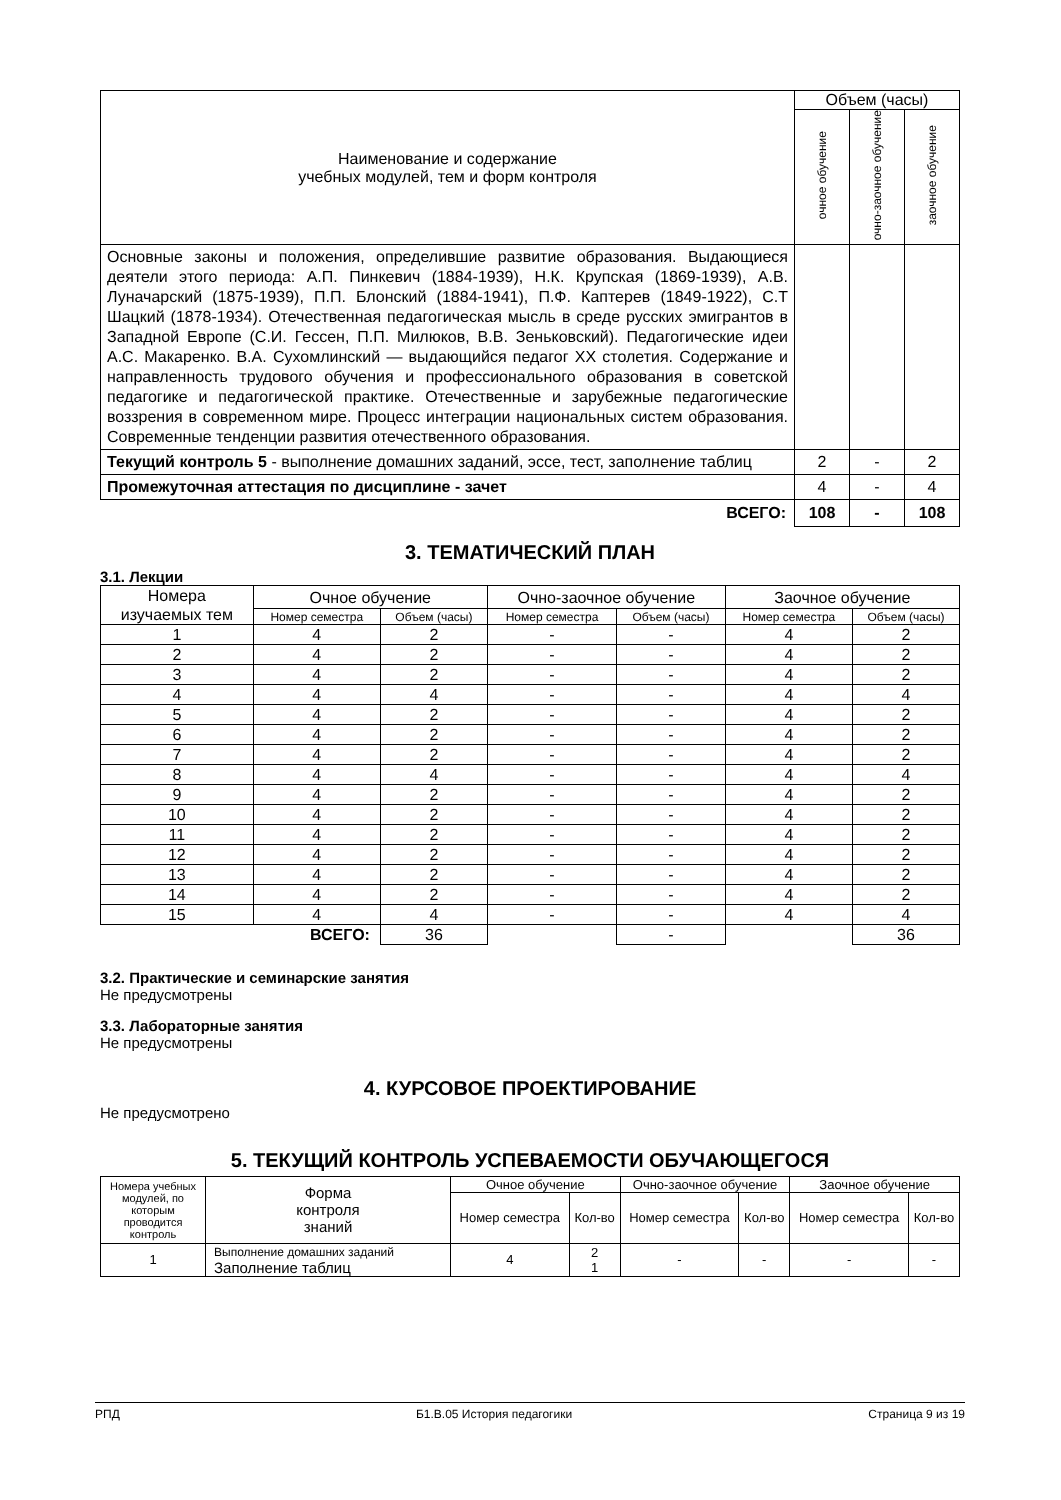| Наименование и содержание учебных модулей, тем и форм контроля | Объем (часы) | | |
| | очное обучение | очно-заочное обучение | заочное обучение |
| Основные законы и положения, определившие развитие образования. Выдающиеся деятели этого периода: А.П. Пинкевич (1884-1939), Н.К. Крупская (1869-1939), А.В. Луначарский (1875-1939), П.П. Блонский (1884-1941), П.Ф. Каптерев (1849-1922), С.Т Шацкий (1878-1934). Отечественная педагогическая мысль в среде русских эмигрантов в Западной Европе (С.И. Гессен, П.П. Милюков, В.В. Зеньковский). Педагогические идеи А.С. Макаренко. В.А. Сухомлинский — выдающийся педагог XX столетия. Содержание и направленность трудового обучения и профессионального образования в советской педагогике и педагогической практике. Отечественные и зарубежные педагогические воззрения в современном мире. Процесс интеграции национальных систем образования. Современные тенденции развития отечественного образования. | | | |
| Текущий контроль 5 - выполнение домашних заданий, эссе, тест, заполнение таблиц | 2 | - | 2 |
| Промежуточная аттестация по дисциплине - зачет | 4 | - | 4 |
| ВСЕГО: | 108 | - | 108 |
3. ТЕМАТИЧЕСКИЙ ПЛАН
3.1. Лекции
| Номера изучаемых тем | Очное обучение | | Очно-заочное обучение | | Заочное обучение | |
| | Номер семестра | Объем (часы) | Номер семестра | Объем (часы) | Номер семестра | Объем (часы) |
| 1 | 4 | 2 | - | - | 4 | 2 |
| 2 | 4 | 2 | - | - | 4 | 2 |
| 3 | 4 | 2 | - | - | 4 | 2 |
| 4 | 4 | 4 | - | - | 4 | 4 |
| 5 | 4 | 2 | - | - | 4 | 2 |
| 6 | 4 | 2 | - | - | 4 | 2 |
| 7 | 4 | 2 | - | - | 4 | 2 |
| 8 | 4 | 4 | - | - | 4 | 4 |
| 9 | 4 | 2 | - | - | 4 | 2 |
| 10 | 4 | 2 | - | - | 4 | 2 |
| 11 | 4 | 2 | - | - | 4 | 2 |
| 12 | 4 | 2 | - | - | 4 | 2 |
| 13 | 4 | 2 | - | - | 4 | 2 |
| 14 | 4 | 2 | - | - | 4 | 2 |
| 15 | 4 | 4 | - | - | 4 | 4 |
| ВСЕГО: | | 36 | | - | | 36 |
3.2. Практические и семинарские занятия
Не предусмотрены
3.3. Лабораторные занятия
Не предусмотрены
4. КУРСОВОЕ ПРОЕКТИРОВАНИЕ
Не предусмотрено
5. ТЕКУЩИЙ КОНТРОЛЬ УСПЕВАЕМОСТИ ОБУЧАЮЩЕГОСЯ
| Номера учебных модулей, по которым проводится контроль | Форма контроля знаний | Очное обучение | | Очно-заочное обучение | | Заочное обучение | |
| | | Номер семестра | Кол-во | Номер семестра | Кол-во | Номер семестра | Кол-во |
| 1 | Выполнение домашних заданий Заполнение таблиц | 4 | 2 1 | - | - | - | - |
РПД Б1.В.05 История педагогики Страница 9 из 19